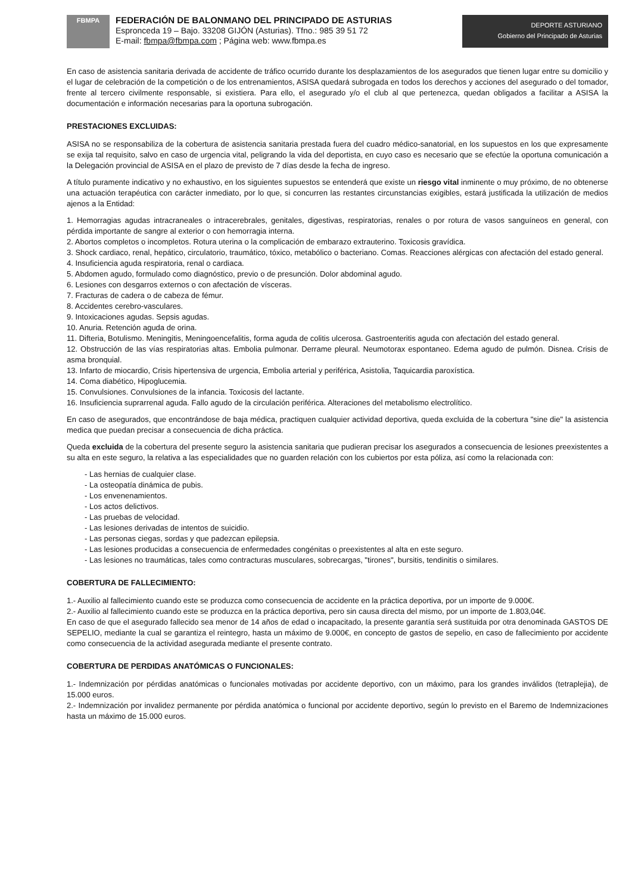FBMPA
FEDERACIÓN DE BALONMANO DEL PRINCIPADO DE ASTURIAS
Espronceda 19 – Bajo. 33208 GIJÓN (Asturias). Tfno.: 985 39 51 72
E-mail: fbmpa@fbmpa.com ; Página web: www.fbmpa.es
DEPORTE ASTURIANO
Gobierno del Principado de Asturias
En caso de asistencia sanitaria derivada de accidente de tráfico ocurrido durante los desplazamientos de los asegurados que tienen lugar entre su domicilio y el lugar de celebración de la competición o de los entrenamientos, ASISA quedará subrogada en todos los derechos y acciones del asegurado o del tomador, frente al tercero civilmente responsable, si existiera. Para ello, el asegurado y/o el club al que pertenezca, quedan obligados a facilitar a ASISA la documentación e información necesarias para la oportuna subrogación.
PRESTACIONES EXCLUIDAS:
ASISA no se responsabiliza de la cobertura de asistencia sanitaria prestada fuera del cuadro médico-sanatorial, en los supuestos en los que expresamente se exija tal requisito, salvo en caso de urgencia vital, peligrando la vida del deportista, en cuyo caso es necesario que se efectúe la oportuna comunicación a la Delegación provincial de ASISA en el plazo de previsto de 7 días desde la fecha de ingreso.
A título puramente indicativo y no exhaustivo, en los siguientes supuestos se entenderá que existe un riesgo vital inminente o muy próximo, de no obtenerse una actuación terapéutica con carácter inmediato, por lo que, si concurren las restantes circunstancias exigibles, estará justificada la utilización de medios ajenos a la Entidad:
1. Hemorragias agudas intracraneales o intracerebrales, genitales, digestivas, respiratorias, renales o por rotura de vasos sanguíneos en general, con pérdida importante de sangre al exterior o con hemorragia interna.
2. Abortos completos o incompletos. Rotura uterina o la complicación de embarazo extrauterino. Toxicosis gravídica.
3. Shock cardiaco, renal, hepático, circulatorio, traumático, tóxico, metabólico o bacteriano. Comas. Reacciones alérgicas con afectación del estado general.
4. Insuficiencia aguda respiratoria, renal o cardiaca.
5. Abdomen agudo, formulado como diagnóstico, previo o de presunción. Dolor abdominal agudo.
6. Lesiones con desgarros externos o con afectación de vísceras.
7. Fracturas de cadera o de cabeza de fémur.
8. Accidentes cerebro-vasculares.
9. Intoxicaciones agudas. Sepsis agudas.
10. Anuria. Retención aguda de orina.
11. Difteria, Botulismo. Meningitis, Meningoencefalitis, forma aguda de colitis ulcerosa. Gastroenteritis aguda con afectación del estado general.
12. Obstrucción de las vías respiratorias altas. Embolia pulmonar. Derrame pleural. Neumotorax espontaneo. Edema agudo de pulmón. Disnea. Crisis de asma bronquial.
13. Infarto de miocardio, Crisis hipertensiva de urgencia, Embolia arterial y periférica, Asistolia, Taquicardia paroxística.
14. Coma diabético, Hipoglucemia.
15. Convulsiones. Convulsiones de la infancia. Toxicosis del lactante.
16. Insuficiencia suprarrenal aguda. Fallo agudo de la circulación periférica. Alteraciones del metabolismo electrolítico.
En caso de asegurados, que encontrándose de baja médica, practiquen cualquier actividad deportiva, queda excluida de la cobertura "sine die" la asistencia medica que puedan precisar a consecuencia de dicha práctica.
Queda excluida de la cobertura del presente seguro la asistencia sanitaria que pudieran precisar los asegurados a consecuencia de lesiones preexistentes a su alta en este seguro, la relativa a las especialidades que no guarden relación con los cubiertos por esta póliza, así como la relacionada con:
- Las hernias de cualquier clase.
- La osteopatía dinámica de pubis.
- Los envenenamientos.
- Los actos delictivos.
- Las pruebas de velocidad.
- Las lesiones derivadas de intentos de suicidio.
- Las personas ciegas, sordas y que padezcan epilepsia.
- Las lesiones producidas a consecuencia de enfermedades congénitas o preexistentes al alta en este seguro.
- Las lesiones no traumáticas, tales como contracturas musculares, sobrecargas, "tirones", bursitis, tendinitis o similares.
COBERTURA DE FALLECIMIENTO:
1.- Auxilio al fallecimiento cuando este se produzca como consecuencia de accidente en la práctica deportiva, por un importe de 9.000€.
2.- Auxilio al fallecimiento cuando este se produzca en la práctica deportiva, pero sin causa directa del mismo, por un importe de 1.803,04€.
En caso de que el asegurado fallecido sea menor de 14 años de edad o incapacitado, la presente garantía será sustituida por otra denominada GASTOS DE SEPELIO, mediante la cual se garantiza el reintegro, hasta un máximo de 9.000€, en concepto de gastos de sepelio, en caso de fallecimiento por accidente como consecuencia de la actividad asegurada mediante el presente contrato.
COBERTURA DE PERDIDAS ANATÓMICAS O FUNCIONALES:
1.- Indemnización por pérdidas anatómicas o funcionales motivadas por accidente deportivo, con un máximo, para los grandes inválidos (tetraplejia), de 15.000 euros.
2.- Indemnización por invalidez permanente por pérdida anatómica o funcional por accidente deportivo, según lo previsto en el Baremo de Indemnizaciones hasta un máximo de 15.000 euros.